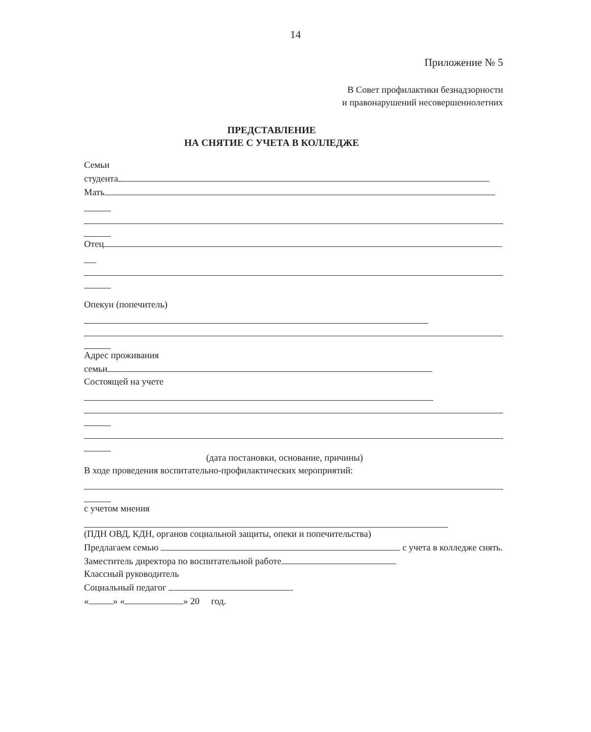14
Приложение № 5
В Совет профилактики безнадзорности
и правонарушений несовершеннолетних
ПРЕДСТАВЛЕНИЕ
НА СНЯТИЕ С УЧЕТА В КОЛЛЕДЖЕ
Семьи
студента
Мать
Отец
Опекун (попечитель)
Адрес проживания
семьи
Состоящей на учете
(дата постановки, основание, причины)
В ходе проведения воспитательно-профилактических мероприятий:
с учетом мнения
(ПДН ОВД, КДН, органов социальной защиты, опеки и попечительства)
Предлагаем семью с учета в колледже снять.
Заместитель директора по воспитательной работе
Классный руководитель
Социальный педагог
« » « » 20 год.